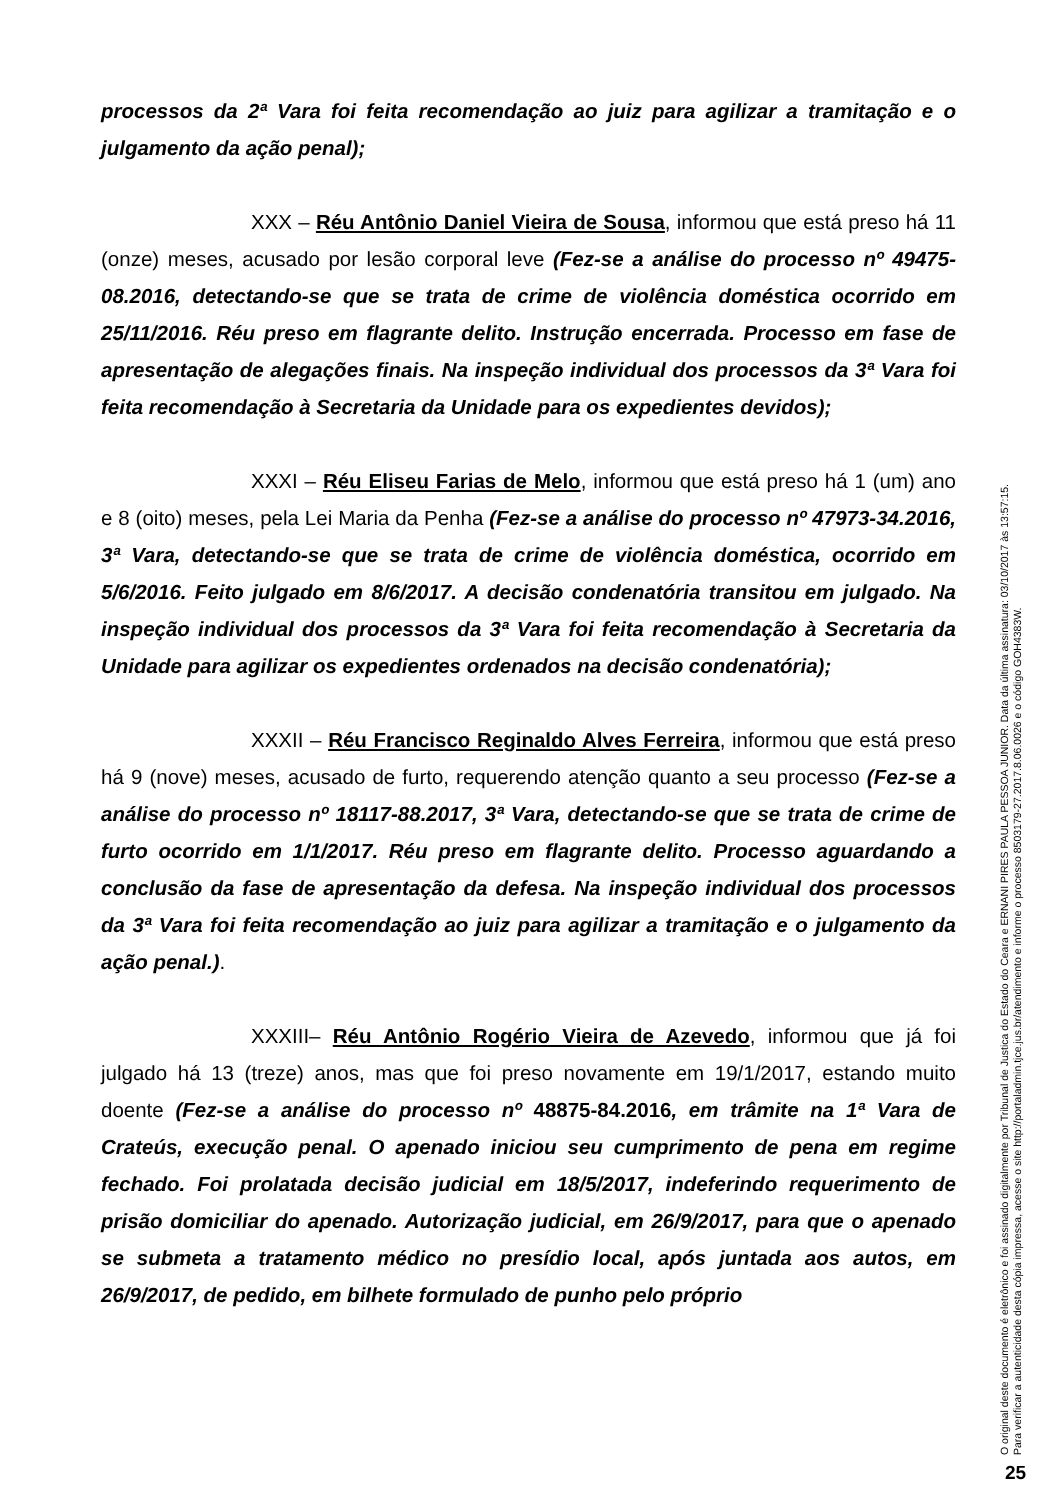processos da 2ª Vara foi feita recomendação ao juiz para agilizar a tramitação e o julgamento da ação penal);
XXX – Réu Antônio Daniel Vieira de Sousa, informou que está preso há 11 (onze) meses, acusado por lesão corporal leve (Fez-se a análise do processo nº 49475-08.2016, detectando-se que se trata de crime de violência doméstica ocorrido em 25/11/2016. Réu preso em flagrante delito. Instrução encerrada. Processo em fase de apresentação de alegações finais. Na inspeção individual dos processos da 3ª Vara foi feita recomendação à Secretaria da Unidade para os expedientes devidos);
XXXI – Réu Eliseu Farias de Melo, informou que está preso há 1 (um) ano e 8 (oito) meses, pela Lei Maria da Penha (Fez-se a análise do processo nº 47973-34.2016, 3ª Vara, detectando-se que se trata de crime de violência doméstica, ocorrido em 5/6/2016. Feito julgado em 8/6/2017. A decisão condenatória transitou em julgado. Na inspeção individual dos processos da 3ª Vara foi feita recomendação à Secretaria da Unidade para agilizar os expedientes ordenados na decisão condenatória);
XXXII – Réu Francisco Reginaldo Alves Ferreira, informou que está preso há 9 (nove) meses, acusado de furto, requerendo atenção quanto a seu processo (Fez-se a análise do processo nº 18117-88.2017, 3ª Vara, detectando-se que se trata de crime de furto ocorrido em 1/1/2017. Réu preso em flagrante delito. Processo aguardando a conclusão da fase de apresentação da defesa. Na inspeção individual dos processos da 3ª Vara foi feita recomendação ao juiz para agilizar a tramitação e o julgamento da ação penal.).
XXXIII– Réu Antônio Rogério Vieira de Azevedo, informou que já foi julgado há 13 (treze) anos, mas que foi preso novamente em 19/1/2017, estando muito doente (Fez-se a análise do processo nº 48875-84.2016, em trâmite na 1ª Vara de Crateús, execução penal. O apenado iniciou seu cumprimento de pena em regime fechado. Foi prolatada decisão judicial em 18/5/2017, indeferindo requerimento de prisão domiciliar do apenado. Autorização judicial, em 26/9/2017, para que o apenado se submeta a tratamento médico no presídio local, após juntada aos autos, em 26/9/2017, de pedido, em bilhete formulado de punho pelo próprio
O original deste documento é eletrônico e foi assinado digitalmente por Tribunal de Justica do Estado do Ceara e ERNANI PIRES PAULA PESSOA JUNIOR. Data da última assinatura: 03/10/2017 às 13:57:15.
Para verificar a autenticidade desta cópia impressa, acesse o site http://portaladmin.tjce.jus.br/atendimento e informe o processo 8503179-27.2017.8.06.0026 e o código GOH4383W.
25